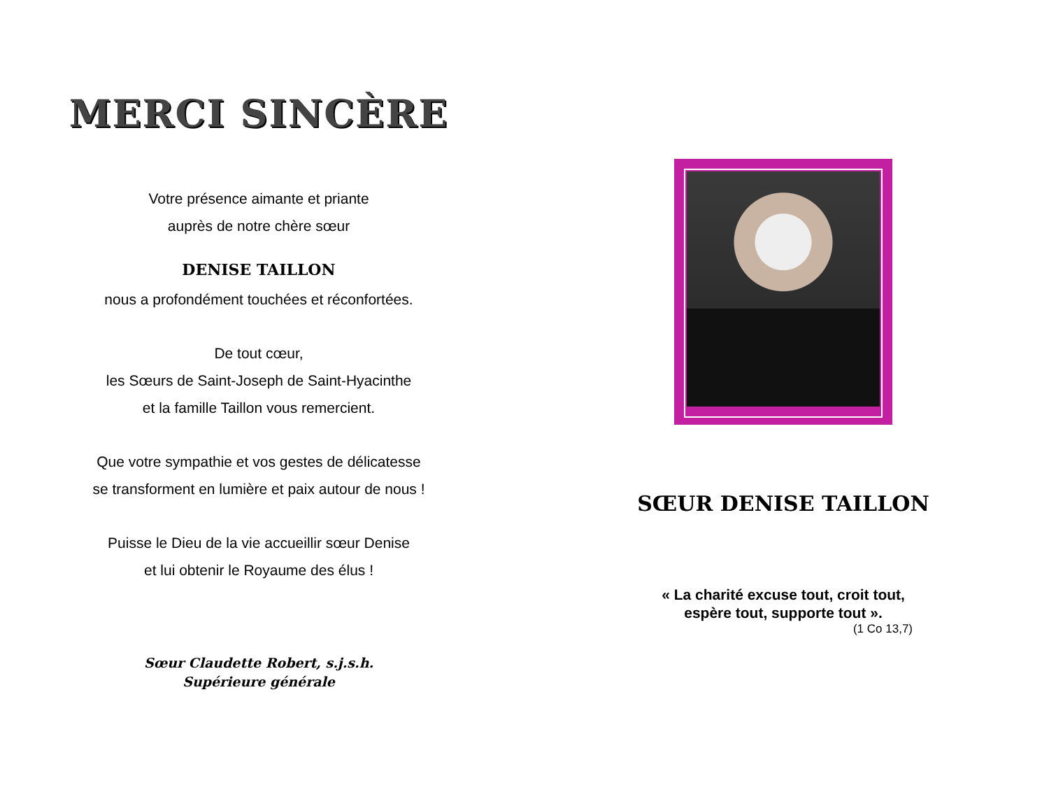MERCI SINCÈRE
Votre présence aimante et priante
auprès de notre chère sœur
DENISE TAILLON
nous a profondément touchées et réconfortées.
De tout cœur,
les Sœurs de Saint-Joseph de Saint-Hyacinthe
et la famille Taillon vous remercient.
Que votre sympathie et vos gestes de délicatesse
se transforment en lumière et paix autour de nous !
Puisse le Dieu de la vie accueillir sœur Denise
et lui obtenir le Royaume des élus !
Sœur Claudette Robert, s.j.s.h.
Supérieure générale
SŒUR DENISE TAILLON
« La charité excuse tout, croit tout,
espère tout, supporte tout ».
(1 Co 13,7)